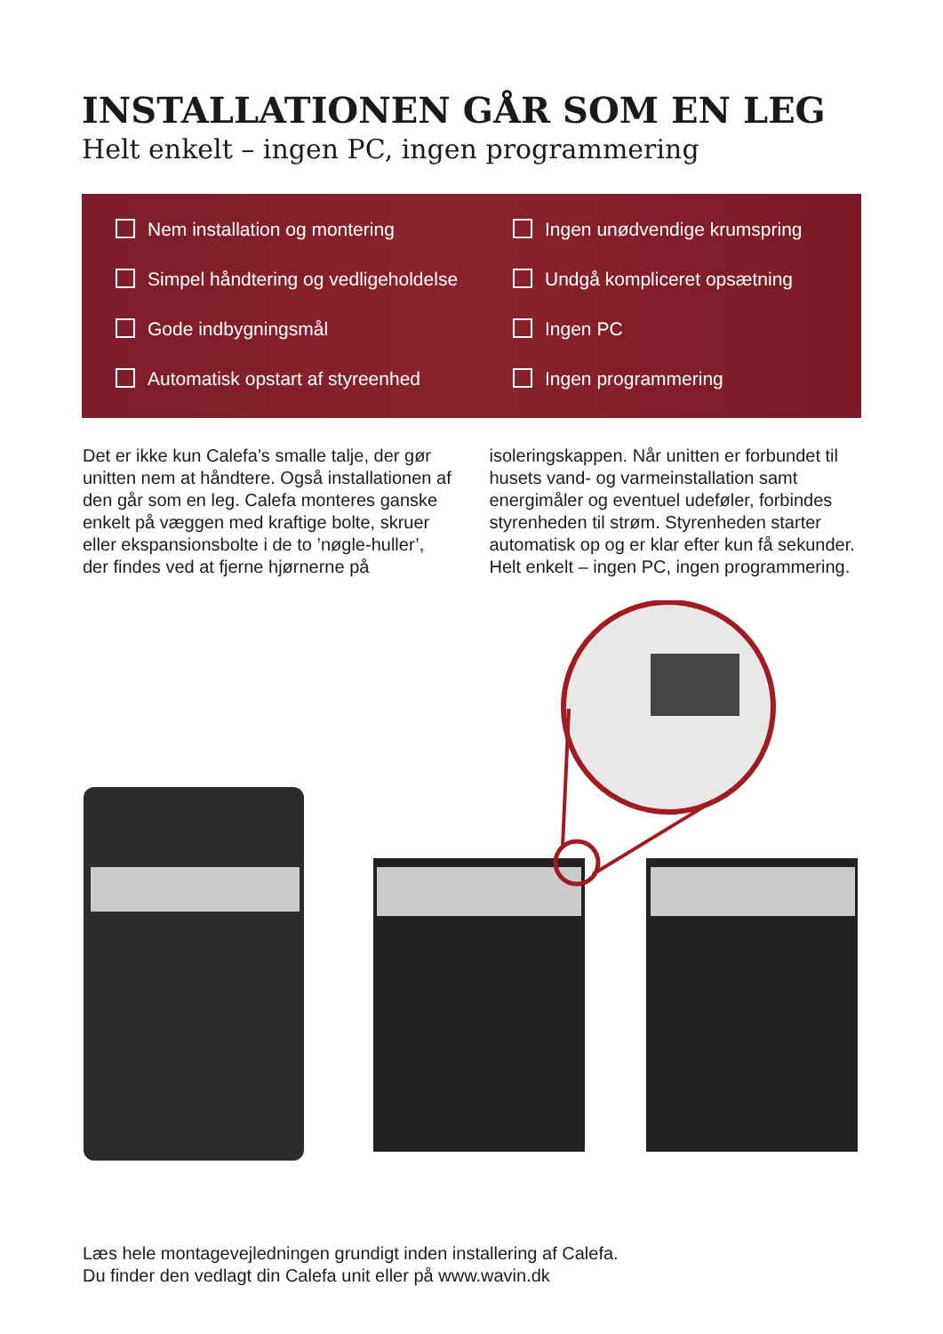INSTALLATIONEN GÅR SOM EN LEG
Helt enkelt – ingen PC, ingen programmering
Nem installation og montering
Ingen unødvendige krumspring
Simpel håndtering og vedligeholdelse
Undgå kompliceret opsætning
Gode indbygningsmål
Ingen PC
Automatisk opstart af styreenhed
Ingen programmering
Det er ikke kun Calefa’s smalle talje, der gør unitten nem at håndtere. Også installationen af den går som en leg. Calefa monteres ganske enkelt på væggen med kraftige bolte, skruer eller ekspansionsbolte i de to ’nøgle-huller’, der findes ved at fjerne hjørnerne på isoleringskappen. Når unitten er forbundet til husets vand- og varmeinstallation samt energimåler og eventuel udeføler, forbindes styrenheden til strøm. Styrenheden starter automatisk op og er klar efter kun få sekunder. Helt enkelt – ingen PC, ingen programmering.
Læs hele montagevejledningen grundigt inden installering af Calefa.
Du finder den vedlagt din Calefa unit eller på www.wavin.dk